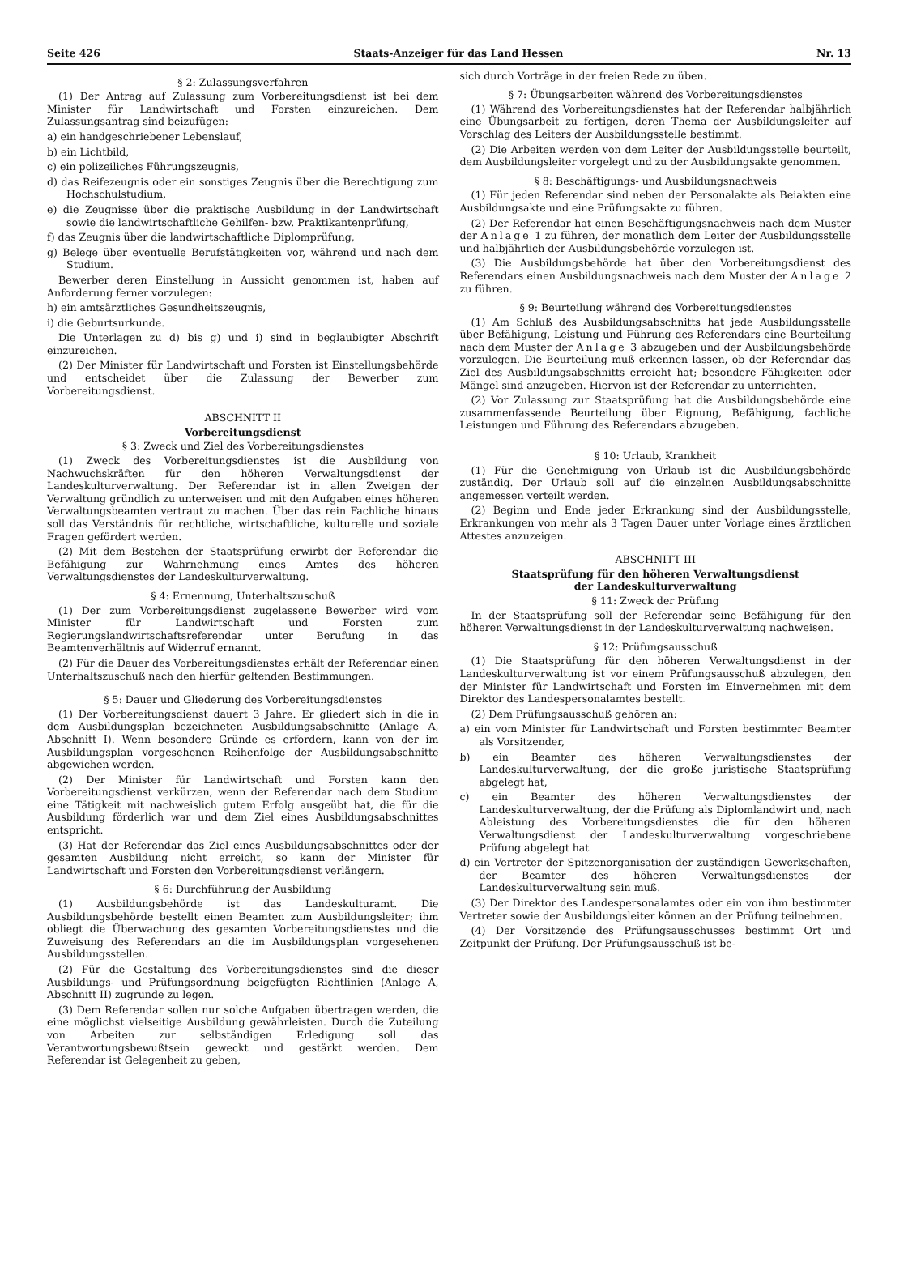Seite 426 Staats-Anzeiger für das Land Hessen Nr. 13
§ 2: Zulassungsverfahren
(1) Der Antrag auf Zulassung zum Vorbereitungsdienst ist bei dem Minister für Landwirtschaft und Forsten einzureichen. Dem Zulassungsantrag sind beizufügen:
a) ein handgeschriebener Lebenslauf,
b) ein Lichtbild,
c) ein polizeiliches Führungszeugnis,
d) das Reifezeugnis oder ein sonstiges Zeugnis über die Berechtigung zum Hochschulstudium,
e) die Zeugnisse über die praktische Ausbildung in der Landwirtschaft sowie die landwirtschaftliche Gehilfen- bzw. Praktikantenprüfung,
f) das Zeugnis über die landwirtschaftliche Diplomprüfung,
g) Belege über eventuelle Berufstätigkeiten vor, während und nach dem Studium.
Bewerber deren Einstellung in Aussicht genommen ist, haben auf Anforderung ferner vorzulegen:
h) ein amtsärztliches Gesundheitszeugnis,
i) die Geburtsurkunde.
Die Unterlagen zu d) bis g) und i) sind in beglaubigter Abschrift einzureichen.
(2) Der Minister für Landwirtschaft und Forsten ist Einstellungsbehörde und entscheidet über die Zulassung der Bewerber zum Vorbereitungsdienst.
ABSCHNITT II
Vorbereitungsdienst
§ 3: Zweck und Ziel des Vorbereitungsdienstes
(1) Zweck des Vorbereitungsdienstes ist die Ausbildung von Nachwuchskräften für den höheren Verwaltungsdienst der Landeskulturverwaltung. Der Referendar ist in allen Zweigen der Verwaltung gründlich zu unterweisen und mit den Aufgaben eines höheren Verwaltungsbeamten vertraut zu machen. Über das rein Fachliche hinaus soll das Verständnis für rechtliche, wirtschaftliche, kulturelle und soziale Fragen gefördert werden.
(2) Mit dem Bestehen der Staatsprüfung erwirbt der Referendar die Befähigung zur Wahrnehmung eines Amtes des höheren Verwaltungsdienstes der Landeskulturverwaltung.
§ 4: Ernennung, Unterhaltszuschuß
(1) Der zum Vorbereitungsdienst zugelassene Bewerber wird vom Minister für Landwirtschaft und Forsten zum Regierungslandwirtschaftsreferendar unter Berufung in das Beamtenverhältnis auf Widerruf ernannt.
(2) Für die Dauer des Vorbereitungsdienstes erhält der Referendar einen Unterhaltszuschuß nach den hierfür geltenden Bestimmungen.
§ 5: Dauer und Gliederung des Vorbereitungsdienstes
(1) Der Vorbereitungsdienst dauert 3 Jahre. Er gliedert sich in die in dem Ausbildungsplan bezeichneten Ausbildungsabschnitte (Anlage A, Abschnitt I). Wenn besondere Gründe es erfordern, kann von der im Ausbildungsplan vorgesehenen Reihenfolge der Ausbildungsabschnitte abgewichen werden.
(2) Der Minister für Landwirtschaft und Forsten kann den Vorbereitungsdienst verkürzen, wenn der Referendar nach dem Studium eine Tätigkeit mit nachweislich gutem Erfolg ausgeübt hat, die für die Ausbildung förderlich war und dem Ziel eines Ausbildungsabschnittes entspricht.
(3) Hat der Referendar das Ziel eines Ausbildungsabschnittes oder der gesamten Ausbildung nicht erreicht, so kann der Minister für Landwirtschaft und Forsten den Vorbereitungsdienst verlängern.
§ 6: Durchführung der Ausbildung
(1) Ausbildungsbehörde ist das Landeskulturamt. Die Ausbildungsbehörde bestellt einen Beamten zum Ausbildungsleiter; ihm obliegt die Überwachung des gesamten Vorbereitungsdienstes und die Zuweisung des Referendars an die im Ausbildungsplan vorgesehenen Ausbildungsstellen.
(2) Für die Gestaltung des Vorbereitungsdienstes sind die dieser Ausbildungs- und Prüfungsordnung beigefügten Richtlinien (Anlage A, Abschnitt II) zugrunde zu legen.
(3) Dem Referendar sollen nur solche Aufgaben übertragen werden, die eine möglichst vielseitige Ausbildung gewährleisten. Durch die Zuteilung von Arbeiten zur selbständigen Erledigung soll das Verantwortungsbewußtsein geweckt und gestärkt werden. Dem Referendar ist Gelegenheit zu geben,
sich durch Vorträge in der freien Rede zu üben.
§ 7: Übungsarbeiten während des Vorbereitungsdienstes
(1) Während des Vorbereitungsdienstes hat der Referendar halbjährlich eine Übungsarbeit zu fertigen, deren Thema der Ausbildungsleiter auf Vorschlag des Leiters der Ausbildungsstelle bestimmt.
(2) Die Arbeiten werden von dem Leiter der Ausbildungsstelle beurteilt, dem Ausbildungsleiter vorgelegt und zu der Ausbildungsakte genommen.
§ 8: Beschäftigungs- und Ausbildungsnachweis
(1) Für jeden Referendar sind neben der Personalakte als Beiakten eine Ausbildungsakte und eine Prüfungsakte zu führen.
(2) Der Referendar hat einen Beschäftigungsnachweis nach dem Muster der Anlage 1 zu führen, der monatlich dem Leiter der Ausbildungsstelle und halbjährlich der Ausbildungsbehörde vorzulegen ist.
(3) Die Ausbildungsbehörde hat über den Vorbereitungsdienst des Referendars einen Ausbildungsnachweis nach dem Muster der Anlage 2 zu führen.
§ 9: Beurteilung während des Vorbereitungsdienstes
(1) Am Schluß des Ausbildungsabschnitts hat jede Ausbildungsstelle über Befähigung, Leistung und Führung des Referendars eine Beurteilung nach dem Muster der Anlage 3 abzugeben und der Ausbildungsbehörde vorzulegen. Die Beurteilung muß erkennen lassen, ob der Referendar das Ziel des Ausbildungsabschnitts erreicht hat; besondere Fähigkeiten oder Mängel sind anzugeben. Hiervon ist der Referendar zu unterrichten.
(2) Vor Zulassung zur Staatsprüfung hat die Ausbildungsbehörde eine zusammenfassende Beurteilung über Eignung, Befähigung, fachliche Leistungen und Führung des Referendars abzugeben.
§ 10: Urlaub, Krankheit
(1) Für die Genehmigung von Urlaub ist die Ausbildungsbehörde zuständig. Der Urlaub soll auf die einzelnen Ausbildungsabschnitte angemessen verteilt werden.
(2) Beginn und Ende jeder Erkrankung sind der Ausbildungsstelle, Erkrankungen von mehr als 3 Tagen Dauer unter Vorlage eines ärztlichen Attestes anzuzeigen.
ABSCHNITT III
Staatsprüfung für den höheren Verwaltungsdienst
der Landeskulturverwaltung
§ 11: Zweck der Prüfung
In der Staatsprüfung soll der Referendar seine Befähigung für den höheren Verwaltungsdienst in der Landeskulturverwaltung nachweisen.
§ 12: Prüfungsausschuß
(1) Die Staatsprüfung für den höheren Verwaltungsdienst in der Landeskulturverwaltung ist vor einem Prüfungsausschuß abzulegen, den der Minister für Landwirtschaft und Forsten im Einvernehmen mit dem Direktor des Landespersonalamtes bestellt.
(2) Dem Prüfungsausschuß gehören an:
a) ein vom Minister für Landwirtschaft und Forsten bestimmter Beamter als Vorsitzender,
b) ein Beamter des höheren Verwaltungsdienstes der Landeskulturverwaltung, der die große juristische Staatsprüfung abgelegt hat,
c) ein Beamter des höheren Verwaltungsdienstes der Landeskulturverwaltung, der die Prüfung als Diplomlandwirt und, nach Ableistung des Vorbereitungsdienstes die für den höheren Verwaltungsdienst der Landeskulturverwaltung vorgeschriebene Prüfung abgelegt hat
d) ein Vertreter der Spitzenorganisation der zuständigen Gewerkschaften, der Beamter des höheren Verwaltungsdienstes der Landeskulturverwaltung sein muß.
(3) Der Direktor des Landespersonalamtes oder ein von ihm bestimmter Vertreter sowie der Ausbildungsleiter können an der Prüfung teilnehmen.
(4) Der Vorsitzende des Prüfungsausschusses bestimmt Ort und Zeitpunkt der Prüfung. Der Prüfungsausschuß ist be-